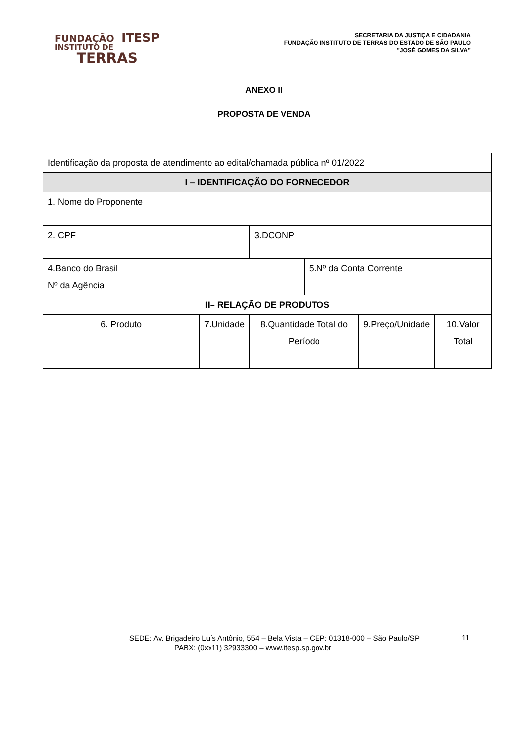FUNDAÇÃO ITESP
INSTITUTO DE
TERRAS
SECRETARIA DA JUSTIÇA E CIDADANIA
FUNDAÇÃO INSTITUTO DE TERRAS DO ESTADO DE SÃO PAULO
"JOSÉ GOMES DA SILVA”
ANEXO II
PROPOSTA DE VENDA
| Identificação da proposta de atendimento ao edital/chamada pública nº 01/2022 | | | | | |
| I – IDENTIFICAÇÃO DO FORNECEDOR | | | | | |
| 1. Nome do Proponente | | | | | |
| 2. CPF | | 3.DCONP | | | |
| 4.Banco do Brasil Nº da Agência | | | 5.Nº da Conta Corrente | | |
| II– RELAÇÃO DE PRODUTOS | | | | | |
| 6. Produto | 7.Unidade | 8.Quantidade Total do Período | | 9.Preço/Unidade | 10.Valor Total |
SEDE: Av. Brigadeiro Luís Antônio, 554 – Bela Vista – CEP: 01318-000 – São Paulo/SP
PABX: (0xx11) 32933300 – www.itesp.sp.gov.br
11